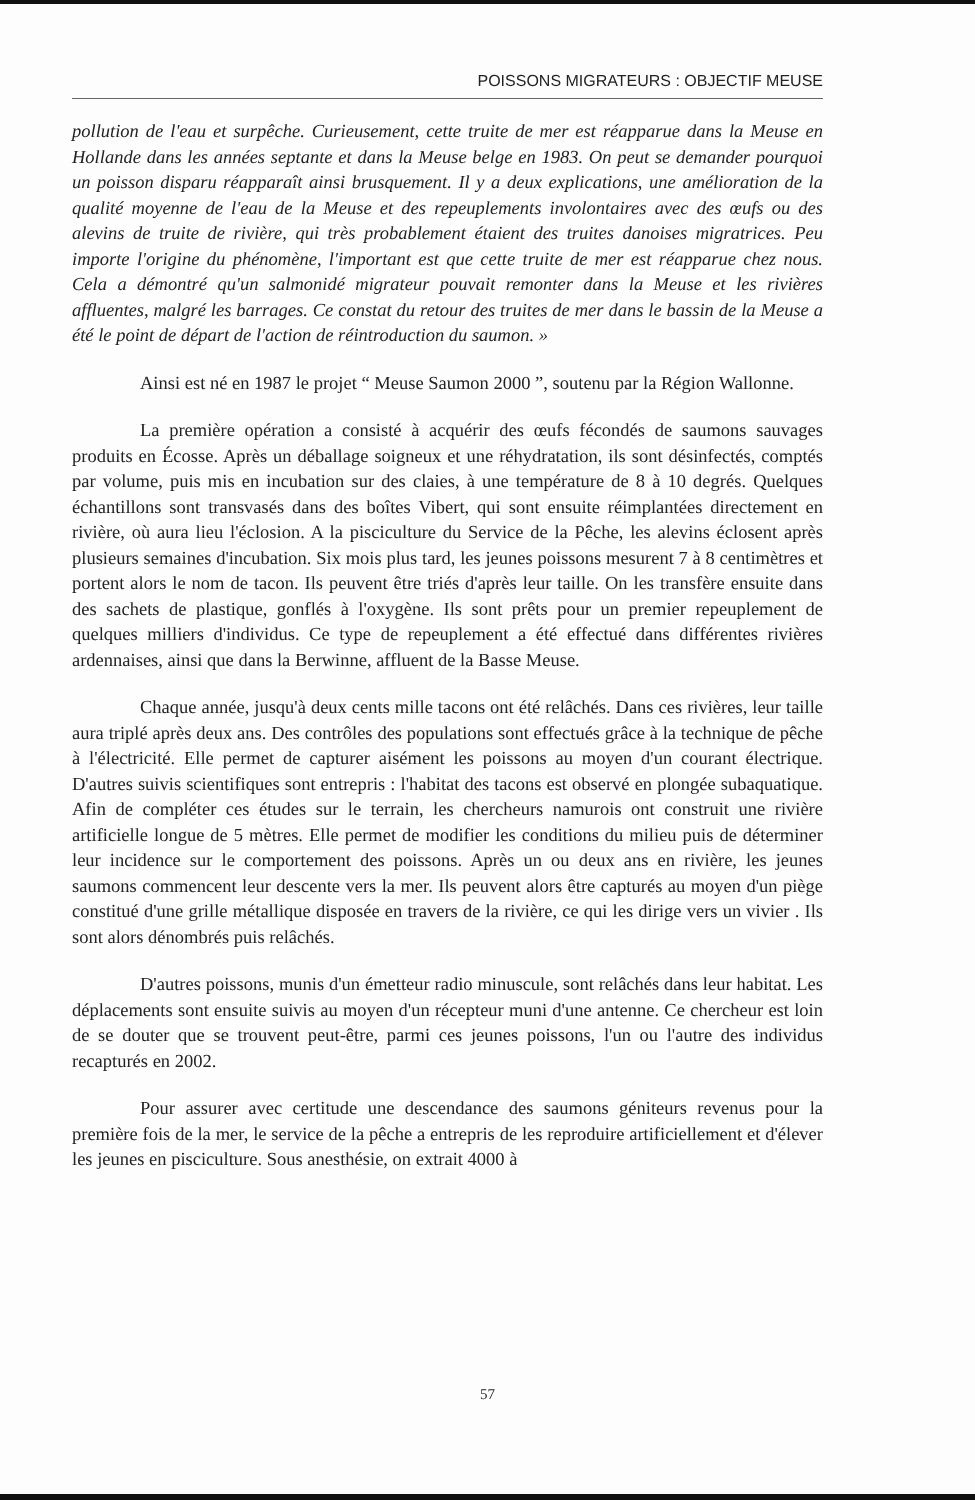POISSONS MIGRATEURS : OBJECTIF MEUSE
pollution de l'eau et surpêche. Curieusement, cette truite de mer est réapparue dans la Meuse en Hollande dans les années septante et dans la Meuse belge en 1983. On peut se demander pourquoi un poisson disparu réapparaît ainsi brusquement. Il y a deux explications, une amélioration de la qualité moyenne de l'eau de la Meuse et des repeuplements involontaires avec des œufs ou des alevins de truite de rivière, qui très probablement étaient des truites danoises migratrices. Peu importe l'origine du phénomène, l'important est que cette truite de mer est réapparue chez nous. Cela a démontré qu'un salmonidé migrateur pouvait remonter dans la Meuse et les rivières affluentes, malgré les barrages. Ce constat du retour des truites de mer dans le bassin de la Meuse a été le point de départ de l'action de réintroduction du saumon. »
Ainsi est né en 1987 le projet “ Meuse Saumon 2000 ”, soutenu par la Région Wallonne.
La première opération a consisté à acquérir des œufs fécondés de saumons sauvages produits en Écosse. Après un déballage soigneux et une réhydratation, ils sont désinfectés, comptés par volume, puis mis en incubation sur des claies, à une température de 8 à 10 degrés. Quelques échantillons sont transvasés dans des boîtes Vibert, qui sont ensuite réimplantées directement en rivière, où aura lieu l'éclosion. A la pisciculture du Service de la Pêche, les alevins éclosent après plusieurs semaines d'incubation. Six mois plus tard, les jeunes poissons mesurent 7 à 8 centimètres et portent alors le nom de tacon. Ils peuvent être triés d'après leur taille. On les transfère ensuite dans des sachets de plastique, gonflés à l'oxygène. Ils sont prêts pour un premier repeuplement de quelques milliers d'individus. Ce type de repeuplement a été effectué dans différentes rivières ardennaises, ainsi que dans la Berwinne, affluent de la Basse Meuse.
Chaque année, jusqu'à deux cents mille tacons ont été relâchés. Dans ces rivières, leur taille aura triplé après deux ans. Des contrôles des populations sont effectués grâce à la technique de pêche à l'électricité. Elle permet de capturer aisément les poissons au moyen d'un courant électrique. D'autres suivis scientifiques sont entrepris : l'habitat des tacons est observé en plongée subaquatique. Afin de compléter ces études sur le terrain, les chercheurs namurois ont construit une rivière artificielle longue de 5 mètres. Elle permet de modifier les conditions du milieu puis de déterminer leur incidence sur le comportement des poissons. Après un ou deux ans en rivière, les jeunes saumons commencent leur descente vers la mer. Ils peuvent alors être capturés au moyen d'un piège constitué d'une grille métallique disposée en travers de la rivière, ce qui les dirige vers un vivier . Ils sont alors dénombrés puis relâchés.
D'autres poissons, munis d'un émetteur radio minuscule, sont relâchés dans leur habitat. Les déplacements sont ensuite suivis au moyen d'un récepteur muni d'une antenne. Ce chercheur est loin de se douter que se trouvent peut-être, parmi ces jeunes poissons, l'un ou l'autre des individus recapturés en 2002.
Pour assurer avec certitude une descendance des saumons géniteurs revenus pour la première fois de la mer, le service de la pêche a entrepris de les reproduire artificiellement et d'élever les jeunes en pisciculture. Sous anesthésie, on extrait 4000 à
57